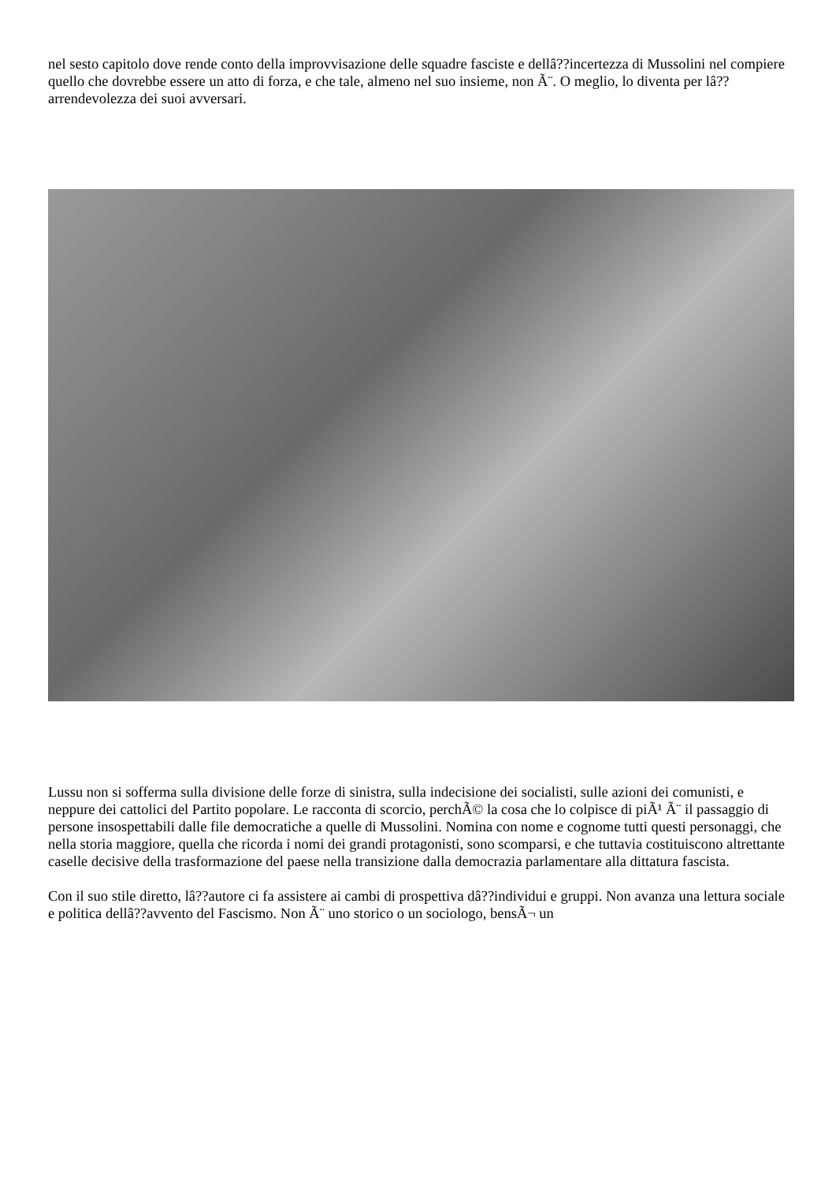nel sesto capitolo dove rende conto della improvvisazione delle squadre fasciste e dellâ??incertezza di Mussolini nel compiere quello che dovrebbe essere un atto di forza, e che tale, almeno nel suo insieme, non Ã¨. O meglio, lo diventa per lâ??arrendevolezza dei suoi avversari.
Lussu non si sofferma sulla divisione delle forze di sinistra, sulla indecisione dei socialisti, sulle azioni dei comunisti, e neppure dei cattolici del Partito popolare. Le racconta di scorcio, perchÃ© la cosa che lo colpisce di piÃ¹ Ã¨ il passaggio di persone insospettabili dalle file democratiche a quelle di Mussolini. Nomina con nome e cognome tutti questi personaggi, che nella storia maggiore, quella che ricorda i nomi dei grandi protagonisti, sono scomparsi, e che tuttavia costituiscono altrettante caselle decisive della trasformazione del paese nella transizione dalla democrazia parlamentare alla dittatura fascista.
Con il suo stile diretto, lâ??autore ci fa assistere ai cambi di prospettiva dâ??individui e gruppi. Non avanza una lettura sociale e politica dellâ??avvento del Fascismo. Non Ã¨ uno storico o un sociologo, bensÃ¬ un